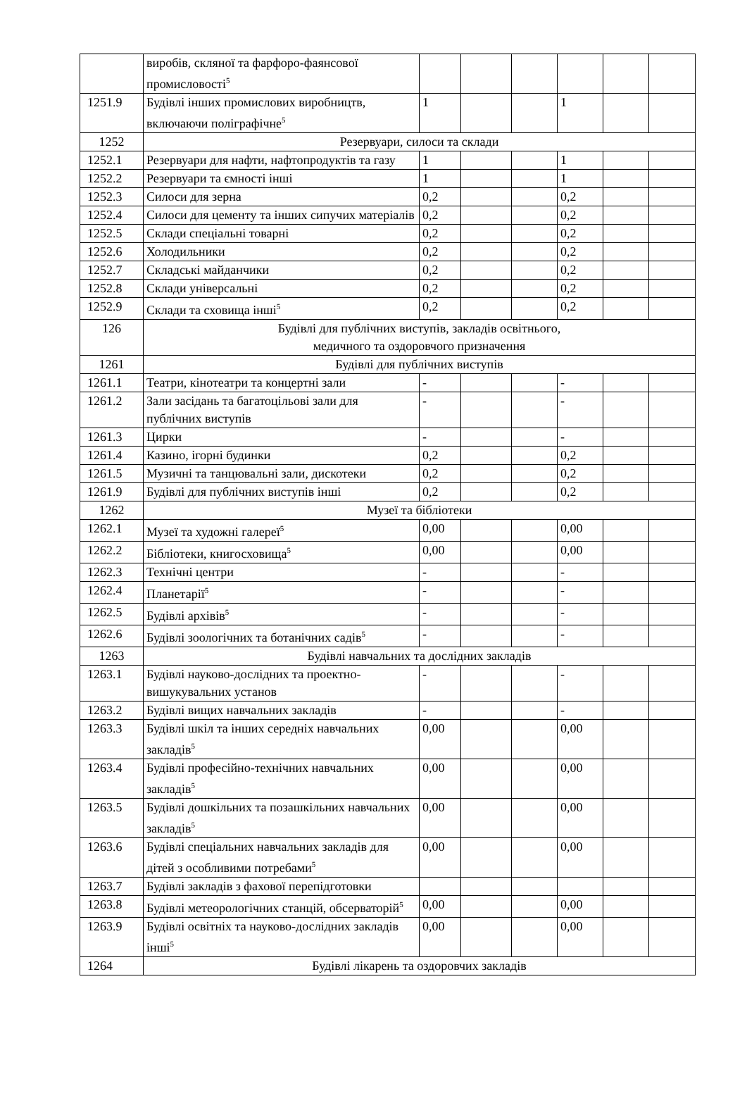| | виробів, скляної та фарфоро-фаянсової промисловості<sup>5</sup> | | | | | | |
| 1251.9 | Будівлі інших промислових виробництв, включаючи поліграфічне<sup>5</sup> | 1 | | | 1 | | |
| 1252 | Резервуари, силоси та склади | | | | | | |
| 1252.1 | Резервуари для нафти, нафтопродуктів та газу | 1 | | | 1 | | |
| 1252.2 | Резервуари та ємності інші | 1 | | | 1 | | |
| 1252.3 | Силоси для зерна | 0,2 | | | 0,2 | | |
| 1252.4 | Силоси для цементу та інших сипучих матеріалів | 0,2 | | | 0,2 | | |
| 1252.5 | Склади спеціальні товарні | 0,2 | | | 0,2 | | |
| 1252.6 | Холодильники | 0,2 | | | 0,2 | | |
| 1252.7 | Складські майданчики | 0,2 | | | 0,2 | | |
| 1252.8 | Склади універсальні | 0,2 | | | 0,2 | | |
| 1252.9 | Склади та сховища інші<sup>5</sup> | 0,2 | | | 0,2 | | |
| 126 | Будівлі для публічних виступів, закладів освітнього, медичного та оздоровчого призначення | | | | | | |
| 1261 | Будівлі для публічних виступів | | | | | | |
| 1261.1 | Театри, кінотеатри та концертні зали | - | | | - | | |
| 1261.2 | Зали засідань та багатоцільові зали для публічних виступів | - | | | - | | |
| 1261.3 | Цирки | - | | | - | | |
| 1261.4 | Казино, ігорні будинки | 0,2 | | | 0,2 | | |
| 1261.5 | Музичні та танцювальні зали, дискотеки | 0,2 | | | 0,2 | | |
| 1261.9 | Будівлі для публічних виступів інші | 0,2 | | | 0,2 | | |
| 1262 | Музеї та бібліотеки | | | | | | |
| 1262.1 | Музеї та художні галереї<sup>5</sup> | 0,00 | | | 0,00 | | |
| 1262.2 | Бібліотеки, книгосховища<sup>5</sup> | 0,00 | | | 0,00 | | |
| 1262.3 | Технічні центри | - | | | - | | |
| 1262.4 | Планетарії<sup>5</sup> | - | | | - | | |
| 1262.5 | Будівлі архівів<sup>5</sup> | - | | | - | | |
| 1262.6 | Будівлі зоологічних та ботанічних садів<sup>5</sup> | - | | | - | | |
| 1263 | Будівлі навчальних та дослідних закладів | | | | | | |
| 1263.1 | Будівлі науково-дослідних та проектно-вишукувальних установ | - | | | - | | |
| 1263.2 | Будівлі вищих навчальних закладів | - | | | - | | |
| 1263.3 | Будівлі шкіл та інших середніх навчальних закладів<sup>5</sup> | 0,00 | | | 0,00 | | |
| 1263.4 | Будівлі професійно-технічних навчальних закладів<sup>5</sup> | 0,00 | | | 0,00 | | |
| 1263.5 | Будівлі дошкільних та позашкільних навчальних закладів<sup>5</sup> | 0,00 | | | 0,00 | | |
| 1263.6 | Будівлі спеціальних навчальних закладів для дітей з особливими потребами<sup>5</sup> | 0,00 | | | 0,00 | | |
| 1263.7 | Будівлі закладів з фахової перепідготовки | | | | | | |
| 1263.8 | Будівлі метеорологічних станцій, обсерваторій<sup>5</sup> | 0,00 | | | 0,00 | | |
| 1263.9 | Будівлі освітніх та науково-дослідних закладів інші<sup>5</sup> | 0,00 | | | 0,00 | | |
| 1264 | Будівлі лікарень та оздоровчих закладів | | | | | | |